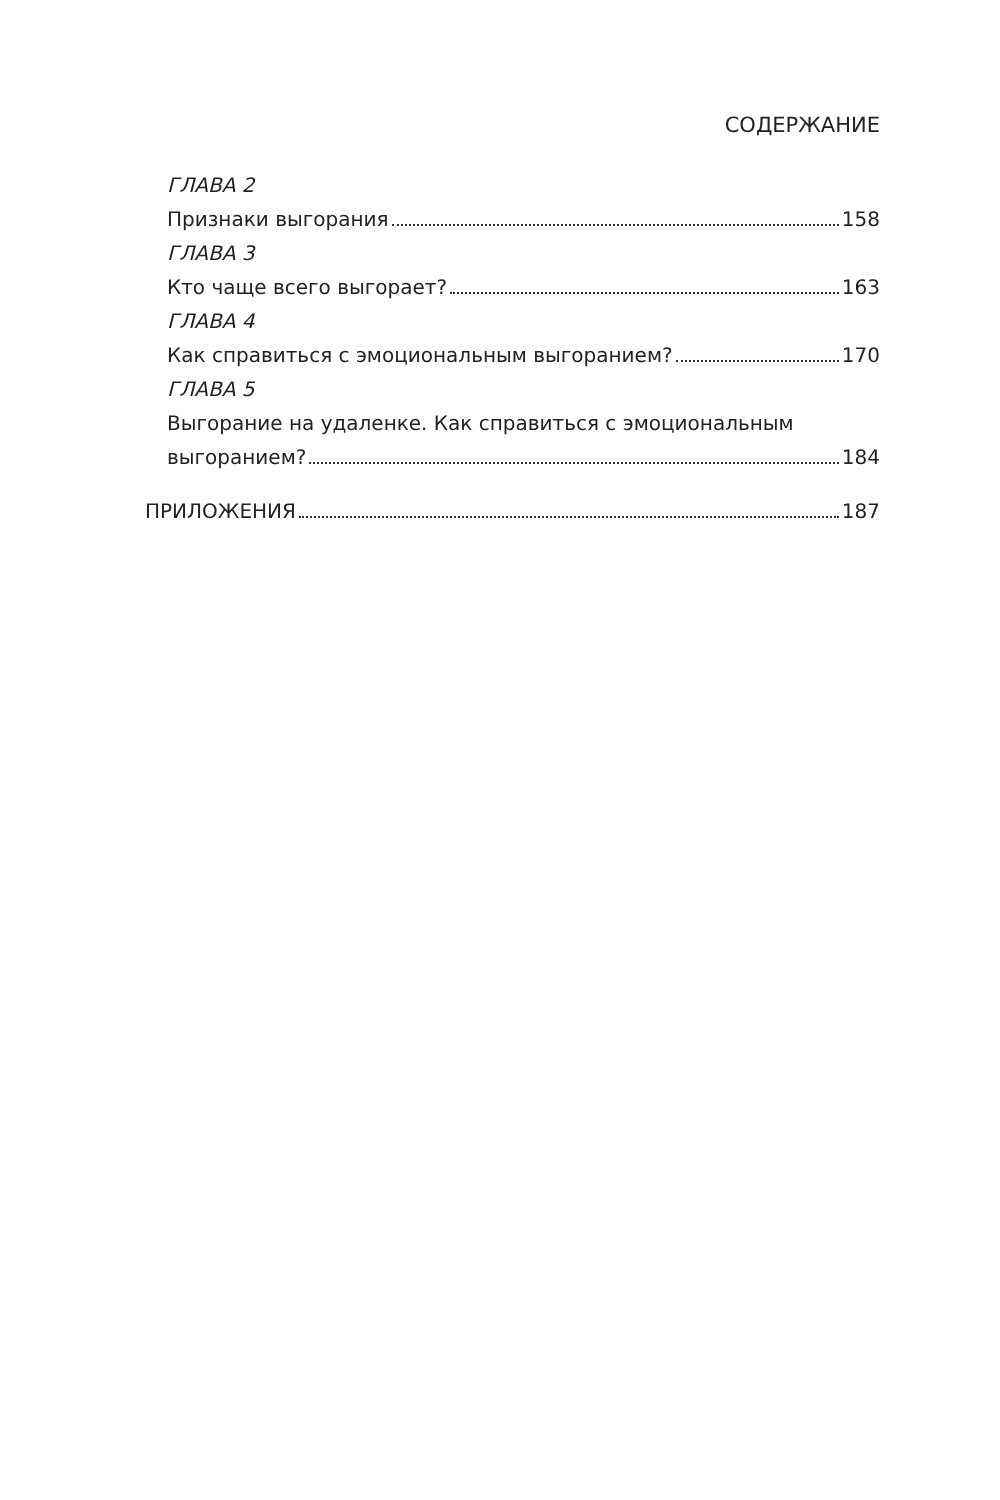СОДЕРЖАНИЕ
ГЛАВА 2
Признаки выгорания 158
ГЛАВА 3
Кто чаще всего выгорает? 163
ГЛАВА 4
Как справиться с эмоциональным выгоранием? 170
ГЛАВА 5
Выгорание на удаленке. Как справиться с эмоциональным
выгоранием? 184
ПРИЛОЖЕНИЯ 187